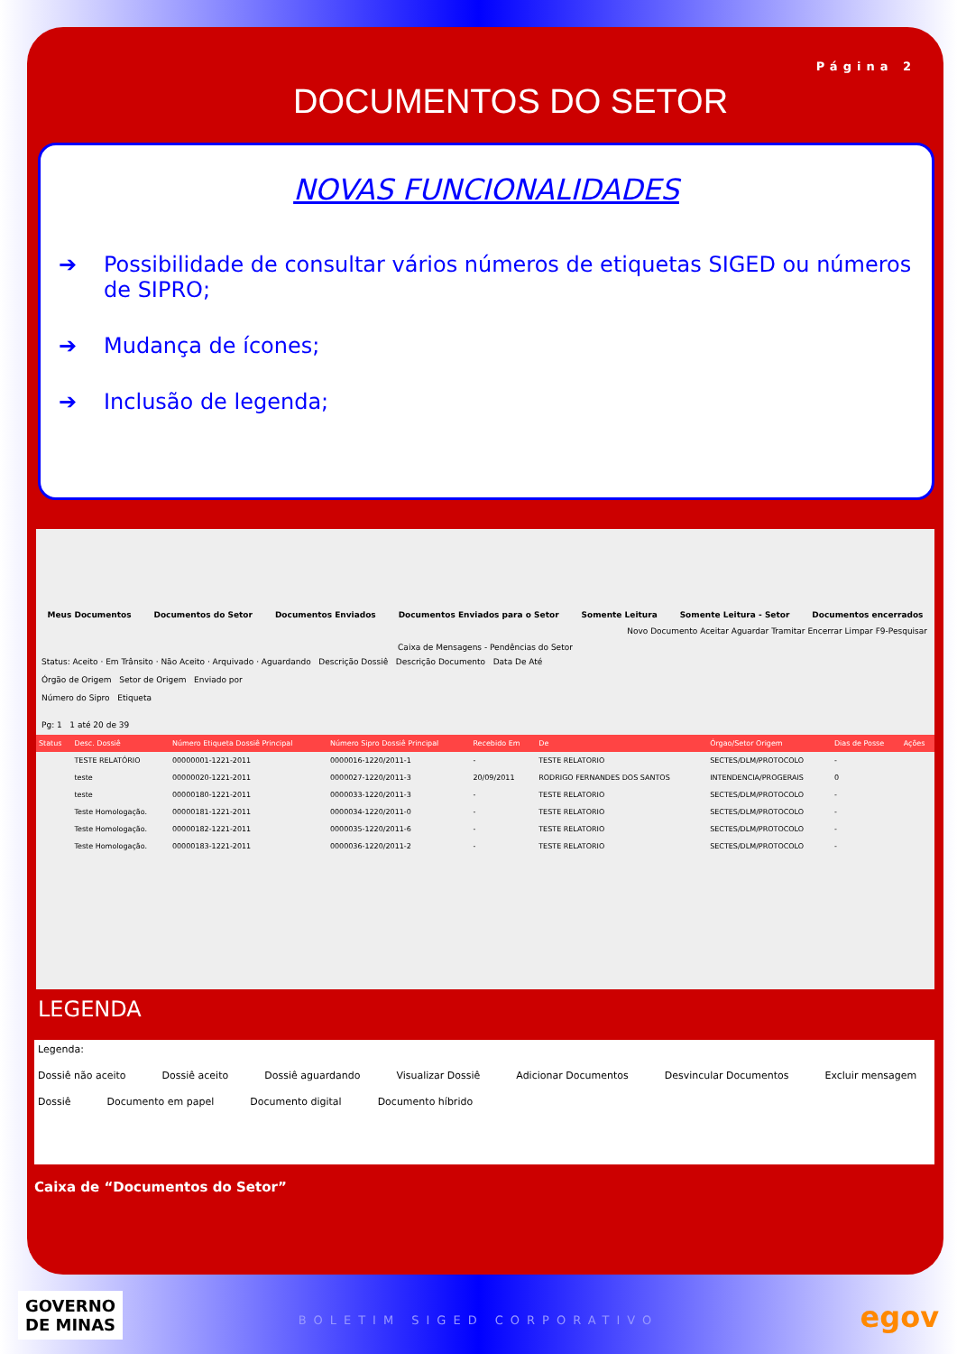Página 2
DOCUMENTOS DO SETOR
NOVAS FUNCIONALIDADES
➔ Possibilidade de consultar vários números de etiquetas SIGED ou números de SIPRO;
➔ Mudança de ícones;
➔ Inclusão de legenda;
Meus Documentos Documentos do Setor Documentos Enviados Documentos Enviados para o Setor Somente Leitura Somente Leitura - Setor Documentos encerrados
Novo Documento Aceitar Aguardar Tramitar Encerrar Limpar F9-Pesquisar
Caixa de Mensagens - Pendências do Setor
Status: Aceito · Em Trânsito · Não Aceito · Arquivado · Aguardando Descrição Dossiê Descrição Documento Data De Até
Órgão de Origem Setor de Origem Enviado por
Número do Sipro Etiqueta
Pg: 1 1 até 20 de 39
| Status | Desc. Dossiê | Número Etiqueta Dossiê Principal | Número Sipro Dossiê Principal | Recebido Em | De | Órgao/Setor Origem | Dias de Posse | Ações |
| --- | --- | --- | --- | --- | --- | --- | --- | --- |
| | TESTE RELATÓRIO | 00000001-1221-2011 | 0000016-1220/2011-1 | - | TESTE RELATORIO | SECTES/DLM/PROTOCOLO | - | |
| | teste | 00000020-1221-2011 | 0000027-1220/2011-3 | 20/09/2011 | RODRIGO FERNANDES DOS SANTOS | INTENDENCIA/PROGERAIS | 0 | |
| | teste | 00000180-1221-2011 | 0000033-1220/2011-3 | - | TESTE RELATORIO | SECTES/DLM/PROTOCOLO | - | |
| | Teste Homologação. | 00000181-1221-2011 | 0000034-1220/2011-0 | - | TESTE RELATORIO | SECTES/DLM/PROTOCOLO | - | |
| | Teste Homologação. | 00000182-1221-2011 | 0000035-1220/2011-6 | - | TESTE RELATORIO | SECTES/DLM/PROTOCOLO | - | |
| | Teste Homologação. | 00000183-1221-2011 | 0000036-1220/2011-2 | - | TESTE RELATORIO | SECTES/DLM/PROTOCOLO | - | |
LEGENDA
Legenda:
Dossiê não aceito Dossiê aceito Dossiê aguardando Visualizar Dossiê Adicionar Documentos Desvincular Documentos Excluir mensagem
Dossiê Documento em papel Documento digital Documento híbrido
Caixa de “Documentos do Setor”
GOVERNO
DE MINAS
BOLETIM SIGED CORPORATIVO egov